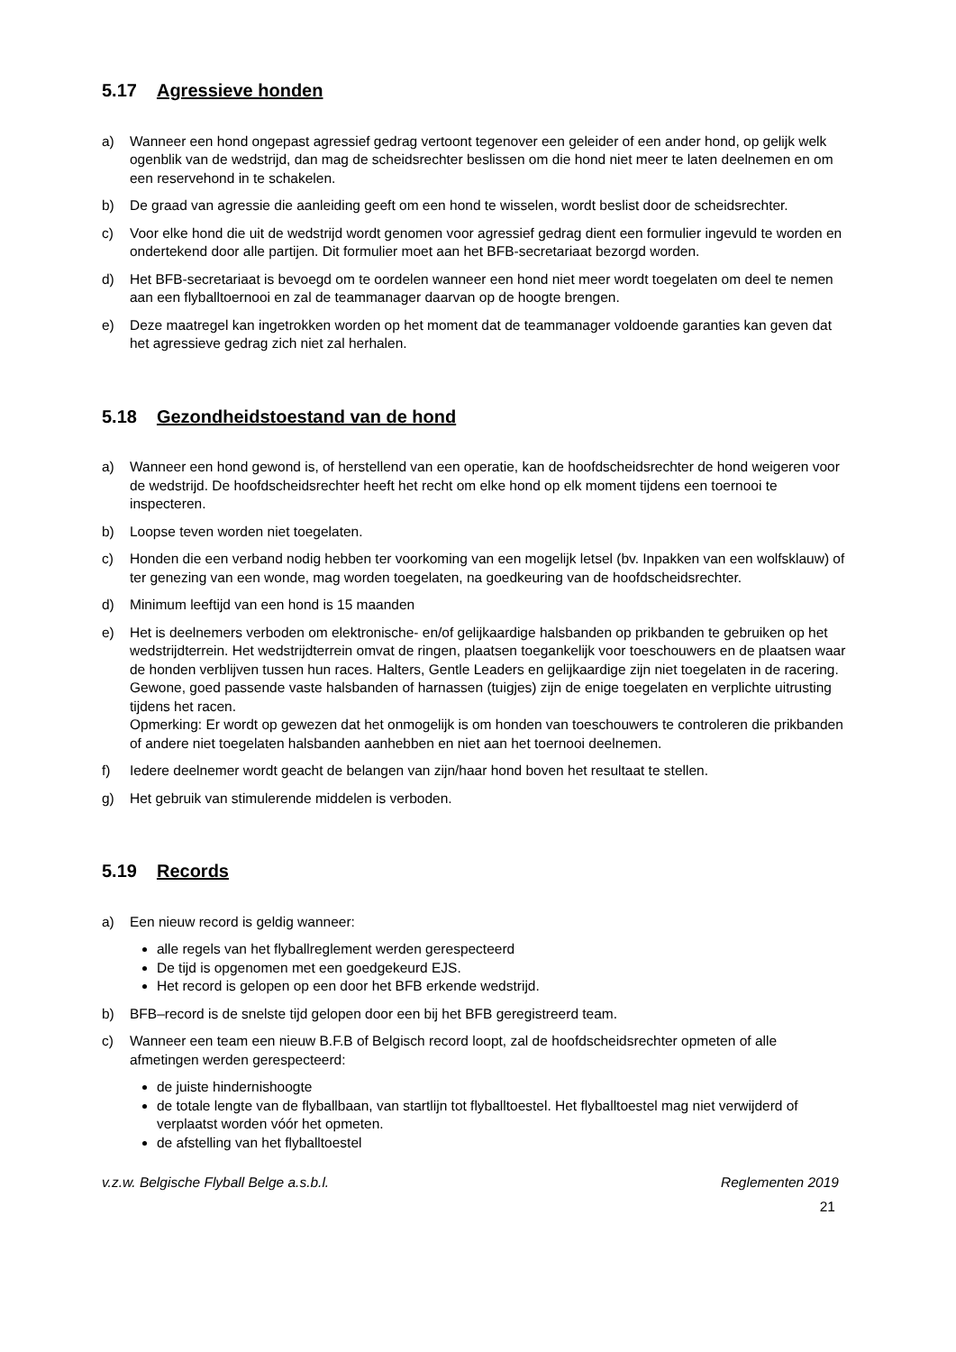5.17 Agressieve honden
a) Wanneer een hond ongepast agressief gedrag vertoont tegenover een geleider of een ander hond, op gelijk welk ogenblik van de wedstrijd, dan mag de scheidsrechter beslissen om die hond niet meer te laten deelnemen en om een reservehond in te schakelen.
b) De graad van agressie die aanleiding geeft om een hond te wisselen, wordt beslist door de scheidsrechter.
c) Voor elke hond die uit de wedstrijd wordt genomen voor agressief gedrag dient een formulier ingevuld te worden en ondertekend door alle partijen. Dit formulier moet aan het BFB-secretariaat bezorgd worden.
d) Het BFB-secretariaat is bevoegd om te oordelen wanneer een hond niet meer wordt toegelaten om deel te nemen aan een flyballtoernooi en zal de teammanager daarvan op de hoogte brengen.
e) Deze maatregel kan ingetrokken worden op het moment dat de teammanager voldoende garanties kan geven dat het agressieve gedrag zich niet zal herhalen.
5.18 Gezondheidstoestand van de hond
a) Wanneer een hond gewond is, of herstellend van een operatie, kan de hoofdscheidsrechter de hond weigeren voor de wedstrijd. De hoofdscheidsrechter heeft het recht om elke hond op elk moment tijdens een toernooi te inspecteren.
b) Loopse teven worden niet toegelaten.
c) Honden die een verband nodig hebben ter voorkoming van een mogelijk letsel (bv. Inpakken van een wolfsklauw) of ter genezing van een wonde, mag worden toegelaten, na goedkeuring van de hoofdscheidsrechter.
d) Minimum leeftijd van een hond is 15 maanden
e) Het is deelnemers verboden om elektronische- en/of gelijkaardige halsbanden op prikbanden te gebruiken op het wedstrijdterrein. Het wedstrijdterrein omvat de ringen, plaatsen toegankelijk voor toeschouwers en de plaatsen waar de honden verblijven tussen hun races. Halters, Gentle Leaders en gelijkaardige zijn niet toegelaten in de racering. Gewone, goed passende vaste halsbanden of harnassen (tuigjes) zijn de enige toegelaten en verplichte uitrusting tijdens het racen.
Opmerking: Er wordt op gewezen dat het onmogelijk is om honden van toeschouwers te controleren die prikbanden of andere niet toegelaten halsbanden aanhebben en niet aan het toernooi deelnemen.
f) Iedere deelnemer wordt geacht de belangen van zijn/haar hond boven het resultaat te stellen.
g) Het gebruik van stimulerende middelen is verboden.
5.19 Records
a) Een nieuw record is geldig wanneer:
alle regels van het flyballreglement werden gerespecteerd
De tijd is opgenomen met een goedgekeurd EJS.
Het record is gelopen op een door het BFB erkende wedstrijd.
b) BFB–record is de snelste tijd gelopen door een bij het BFB geregistreerd team.
c) Wanneer een team een nieuw B.F.B of Belgisch record loopt, zal de hoofdscheidsrechter opmeten of alle afmetingen werden gerespecteerd:
de juiste hindernishoogte
de totale lengte van de flyballbaan, van startlijn tot flyballtoestel. Het flyballtoestel mag niet verwijderd of verplaatst worden vóór het opmeten.
de afstelling van het flyballtoestel
v.z.w. Belgische Flyball Belge a.s.b.l. Reglementen 2019
21